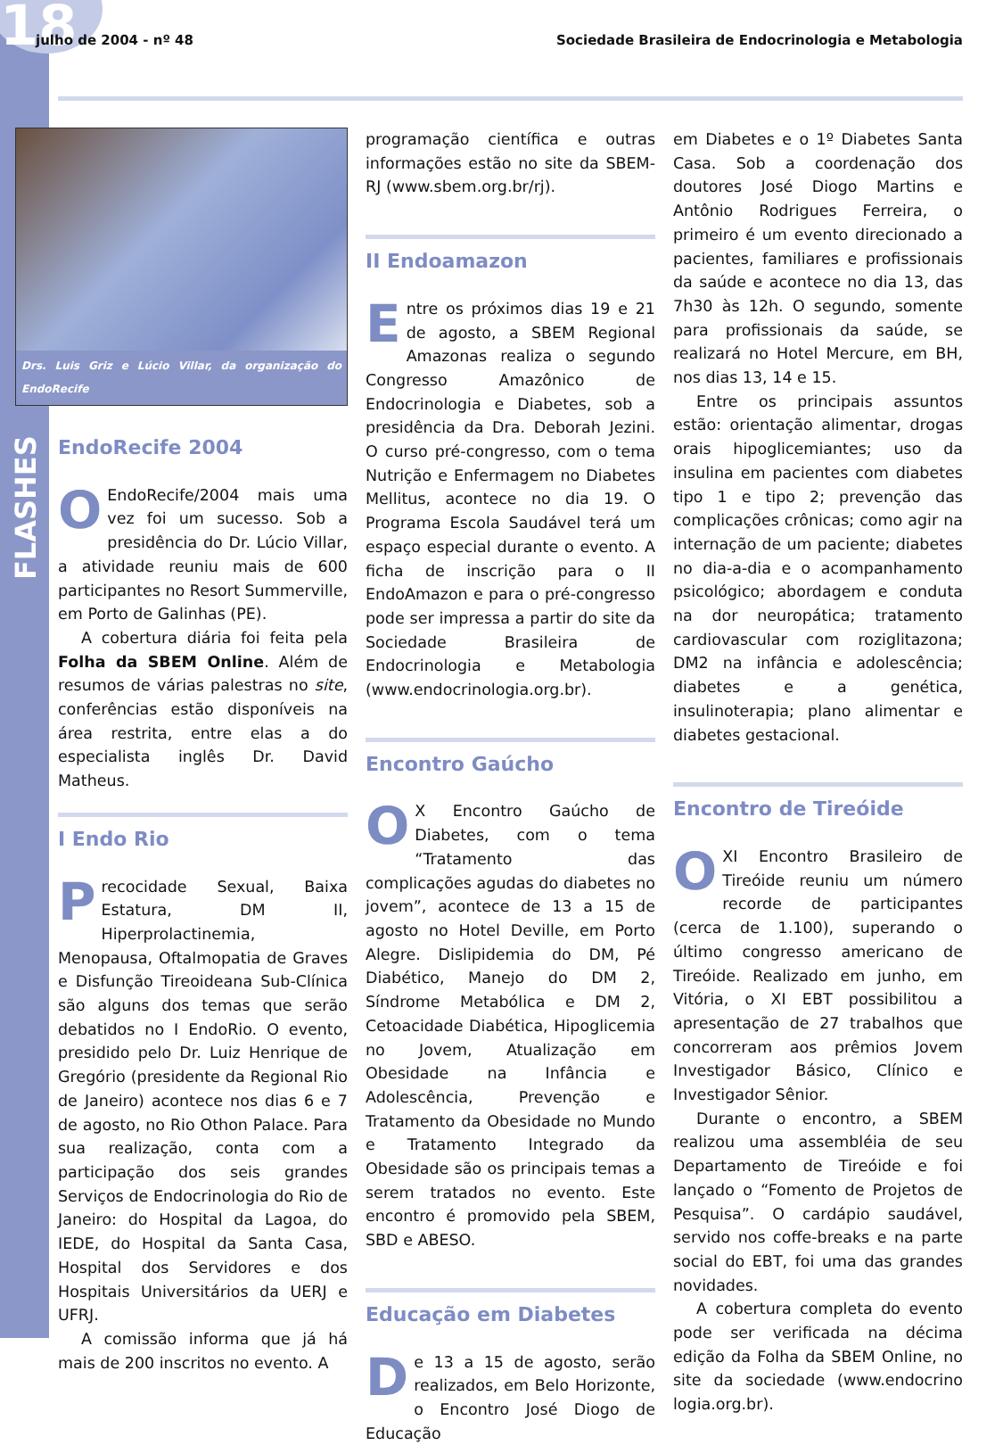18
julho de 2004 - nº 48 Sociedade Brasileira de Endocrinologia e Metabologia
FLASHES
Drs. Luis Griz e Lúcio Villar, da organização do EndoRecife
EndoRecife 2004
OEndoRecife/2004 mais uma vez foi um sucesso. Sob a presidência do Dr. Lúcio Villar, a atividade reuniu mais de 600 participantes no Resort Summerville, em Porto de Galinhas (PE).
A cobertura diária foi feita pela Folha da SBEM Online. Além de resumos de várias palestras no site, conferências estão disponíveis na área restrita, entre elas a do especialista inglês Dr. David Matheus.
I Endo Rio
Precocidade Sexual, Baixa Estatura, DM II, Hiperprolactinemia, Menopausa, Oftalmopatia de Graves e Disfunção Tireoideana Sub-Clínica são alguns dos temas que serão debatidos no I EndoRio. O evento, presidido pelo Dr. Luiz Henrique de Gregório (presidente da Regional Rio de Janeiro) acontece nos dias 6 e 7 de agosto, no Rio Othon Palace. Para sua realização, conta com a participação dos seis grandes Serviços de Endocrinologia do Rio de Janeiro: do Hospital da Lagoa, do IEDE, do Hospital da Santa Casa, Hospital dos Servidores e dos Hospitais Universitários da UERJ e UFRJ.
A comissão informa que já há mais de 200 inscritos no evento. A
programação científica e outras informações estão no site da SBEM-RJ (www.sbem.org.br/rj).
II Endoamazon
Entre os próximos dias 19 e 21 de agosto, a SBEM Regional Amazonas realiza o segundo Congresso Amazônico de Endocrinologia e Diabetes, sob a presidência da Dra. Deborah Jezini. O curso pré-congresso, com o tema Nutrição e Enfermagem no Diabetes Mellitus, acontece no dia 19. O Programa Escola Saudável terá um espaço especial durante o evento. A ficha de inscrição para o II EndoAmazon e para o pré-congresso pode ser impressa a partir do site da Sociedade Brasileira de Endocrinologia e Metabologia (www.endocrinologia.org.br).
Encontro Gaúcho
OX Encontro Gaúcho de Diabetes, com o tema “Tratamento das complicações agudas do diabetes no jovem”, acontece de 13 a 15 de agosto no Hotel Deville, em Porto Alegre. Dislipidemia do DM, Pé Diabético, Manejo do DM 2, Síndrome Metabólica e DM 2, Cetoacidade Diabética, Hipoglicemia no Jovem, Atualização em Obesidade na Infância e Adolescência, Prevenção e Tratamento da Obesidade no Mundo e Tratamento Integrado da Obesidade são os principais temas a serem tratados no evento. Este encontro é promovido pela SBEM, SBD e ABESO.
Educação em Diabetes
De 13 a 15 de agosto, serão realizados, em Belo Horizonte, o Encontro José Diogo de Educação
em Diabetes e o 1º Diabetes Santa Casa. Sob a coordenação dos doutores José Diogo Martins e Antônio Rodrigues Ferreira, o primeiro é um evento direcionado a pacientes, familiares e profissionais da saúde e acontece no dia 13, das 7h30 às 12h. O segundo, somente para profissionais da saúde, se realizará no Hotel Mercure, em BH, nos dias 13, 14 e 15.
Entre os principais assuntos estão: orientação alimentar, drogas orais hipoglicemiantes; uso da insulina em pacientes com diabetes tipo 1 e tipo 2; prevenção das complicações crônicas; como agir na internação de um paciente; diabetes no dia-a-dia e o acompanhamento psicológico; abordagem e conduta na dor neuropática; tratamento cardiovascular com roziglitazona; DM2 na infância e adolescência; diabetes e a genética, insulinoterapia; plano alimentar e diabetes gestacional.
Encontro de Tireóide
OXI Encontro Brasileiro de Tireóide reuniu um número recorde de participantes (cerca de 1.100), superando o último congresso americano de Tireóide. Realizado em junho, em Vitória, o XI EBT possibilitou a apresentação de 27 trabalhos que concorreram aos prêmios Jovem Investigador Básico, Clínico e Investigador Sênior.
Durante o encontro, a SBEM realizou uma assembléia de seu Departamento de Tireóide e foi lançado o “Fomento de Projetos de Pesquisa”. O cardápio saudável, servido nos coffe-breaks e na parte social do EBT, foi uma das grandes novidades.
A cobertura completa do evento pode ser verificada na décima edição da Folha da SBEM Online, no site da sociedade (www.endocrino logia.org.br).